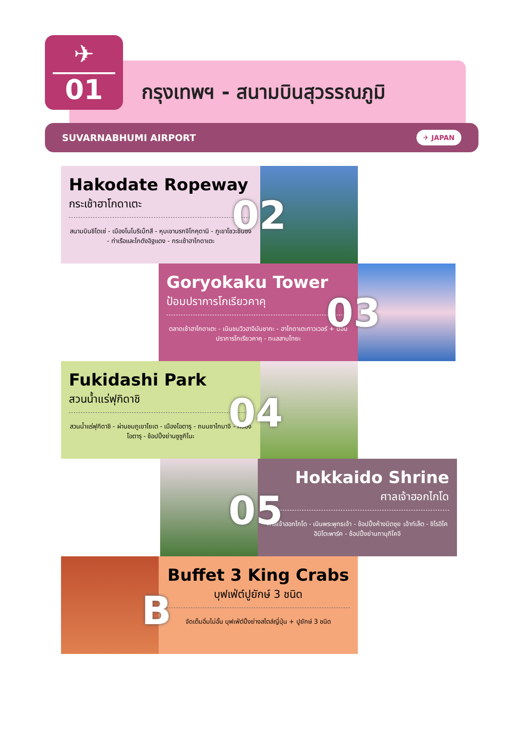✈
01
กรุงเทพฯ - สนามบินสุวรรณภูมิ
SUVARNABHUMI AIRPORT ✈ JAPAN
Hakodate Ropeway
กระเช้าฮาโกดาเตะ
สนามบินชิโตเซ่ - เมืองโนโบริเบ็ทสึ - หุบเขานรกจิโกคุดานิ - ภูเขาโชวะชินซัง - ท่าเรือและโกดังอิฐแดง - กระเช้าฮาโกดาเตะ
02
Goryokaku Tower
ป้อมปราการโกเรียวคาคุ
ตลาดเช้าฮาโกดาเตะ - เนินชมวิวฮาจิมันซากะ - ฮาโกดาเตะทาวเวอร์ + ป้อมปราการโกเรียวคาคุ - ทะเลสาบโทยะ
03
Fukidashi Park
สวนน้ำแร่ฟุกิดาชิ
สวนน้ำแร่ฟุกิดาชิ - ผ่านชมภูเขาโยเต - เมืองโอตารุ - ถนนซาไกมาจิ - คลองโอตารุ - ช้อปปิ้งย่านซูซูกิโนะ
04
Hokkaido Shrine
ศาลเจ้าฮอกไกโด
ศาลเจ้าฮอกไกโด - เนินพระพุทธเจ้า - ช้อปปิ้งห้างมิตซุย เอ้าท์เล็ต - ชิโรอิโคอิบิโตะพาร์ค - ช้อปปิ้งย่านทานุกิโคจิ
05
Buffet 3 King Crabs
บุฟเฟ่ต์ปูยักษ์ 3 ชนิด
จัดเต็มอิ่มไม่อั้น บุฟเฟ่ต์ปิ้งย่างสไตล์ญี่ปุ่น + ปูยักษ์ 3 ชนิด
B